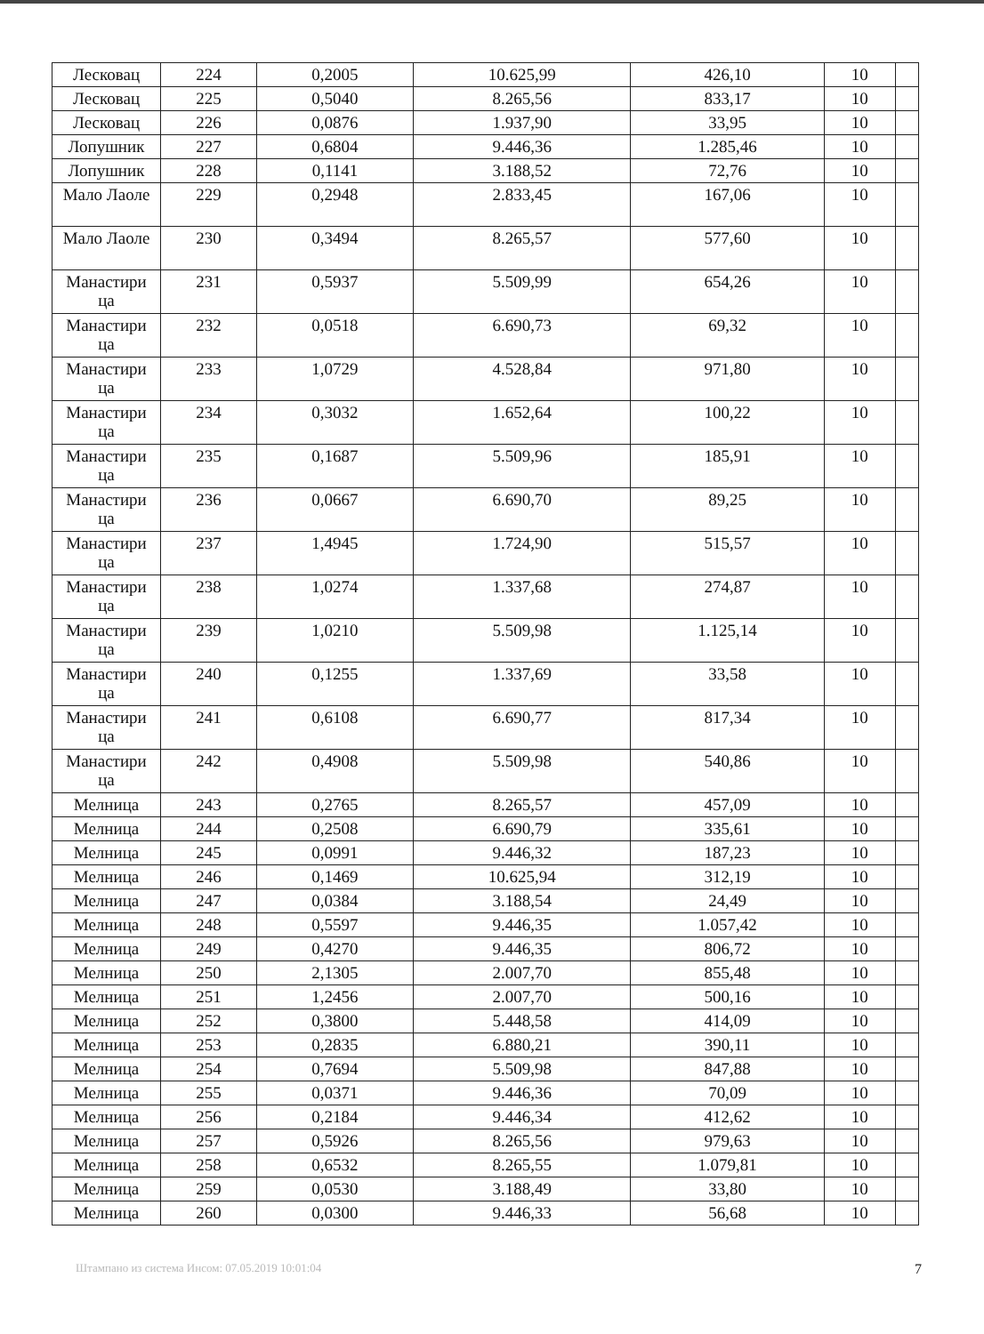| Лесковац | 224 | 0,2005 | 10.625,99 | 426,10 | 10 | |
| Лесковац | 225 | 0,5040 | 8.265,56 | 833,17 | 10 | |
| Лесковац | 226 | 0,0876 | 1.937,90 | 33,95 | 10 | |
| Лопушник | 227 | 0,6804 | 9.446,36 | 1.285,46 | 10 | |
| Лопушник | 228 | 0,1141 | 3.188,52 | 72,76 | 10 | |
| Мало Лаоле | 229 | 0,2948 | 2.833,45 | 167,06 | 10 | |
| Мало Лаоле | 230 | 0,3494 | 8.265,57 | 577,60 | 10 | |
| Манастири ца | 231 | 0,5937 | 5.509,99 | 654,26 | 10 | |
| Манастири ца | 232 | 0,0518 | 6.690,73 | 69,32 | 10 | |
| Манастири ца | 233 | 1,0729 | 4.528,84 | 971,80 | 10 | |
| Манастири ца | 234 | 0,3032 | 1.652,64 | 100,22 | 10 | |
| Манастири ца | 235 | 0,1687 | 5.509,96 | 185,91 | 10 | |
| Манастири ца | 236 | 0,0667 | 6.690,70 | 89,25 | 10 | |
| Манастири ца | 237 | 1,4945 | 1.724,90 | 515,57 | 10 | |
| Манастири ца | 238 | 1,0274 | 1.337,68 | 274,87 | 10 | |
| Манастири ца | 239 | 1,0210 | 5.509,98 | 1.125,14 | 10 | |
| Манастири ца | 240 | 0,1255 | 1.337,69 | 33,58 | 10 | |
| Манастири ца | 241 | 0,6108 | 6.690,77 | 817,34 | 10 | |
| Манастири ца | 242 | 0,4908 | 5.509,98 | 540,86 | 10 | |
| Мелница | 243 | 0,2765 | 8.265,57 | 457,09 | 10 | |
| Мелница | 244 | 0,2508 | 6.690,79 | 335,61 | 10 | |
| Мелница | 245 | 0,0991 | 9.446,32 | 187,23 | 10 | |
| Мелница | 246 | 0,1469 | 10.625,94 | 312,19 | 10 | |
| Мелница | 247 | 0,0384 | 3.188,54 | 24,49 | 10 | |
| Мелница | 248 | 0,5597 | 9.446,35 | 1.057,42 | 10 | |
| Мелница | 249 | 0,4270 | 9.446,35 | 806,72 | 10 | |
| Мелница | 250 | 2,1305 | 2.007,70 | 855,48 | 10 | |
| Мелница | 251 | 1,2456 | 2.007,70 | 500,16 | 10 | |
| Мелница | 252 | 0,3800 | 5.448,58 | 414,09 | 10 | |
| Мелница | 253 | 0,2835 | 6.880,21 | 390,11 | 10 | |
| Мелница | 254 | 0,7694 | 5.509,98 | 847,88 | 10 | |
| Мелница | 255 | 0,0371 | 9.446,36 | 70,09 | 10 | |
| Мелница | 256 | 0,2184 | 9.446,34 | 412,62 | 10 | |
| Мелница | 257 | 0,5926 | 8.265,56 | 979,63 | 10 | |
| Мелница | 258 | 0,6532 | 8.265,55 | 1.079,81 | 10 | |
| Мелница | 259 | 0,0530 | 3.188,49 | 33,80 | 10 | |
| Мелница | 260 | 0,0300 | 9.446,33 | 56,68 | 10 | |
Штампано из система Инсом: 07.05.2019 10:01:04 7